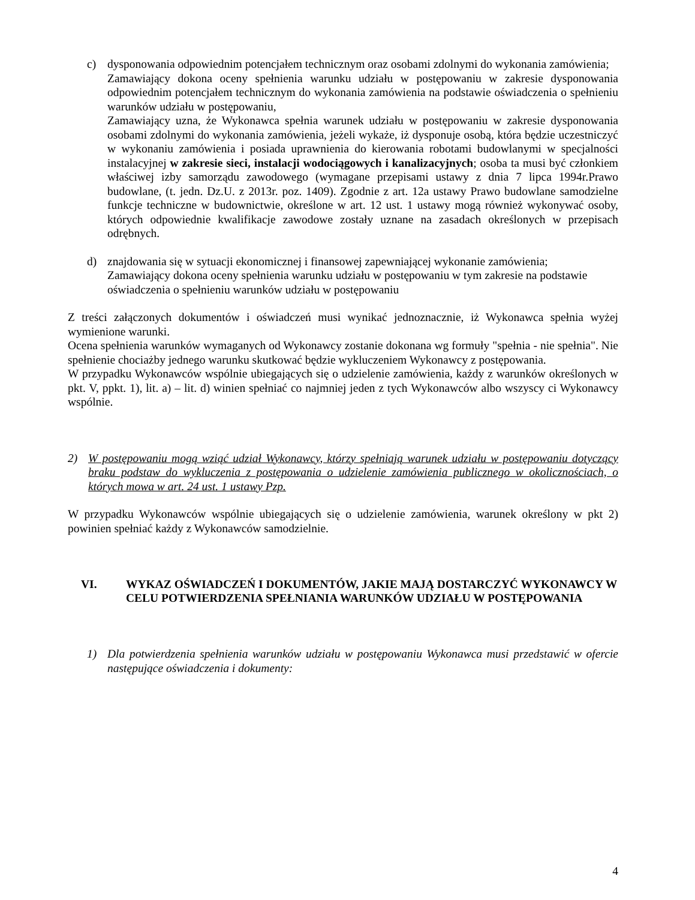c) dysponowania odpowiednim potencjałem technicznym oraz osobami zdolnymi do wykonania zamówienia;
Zamawiający dokona oceny spełnienia warunku udziału w postępowaniu w zakresie dysponowania odpowiednim potencjałem technicznym do wykonania zamówienia na podstawie oświadczenia o spełnieniu warunków udziału w postępowaniu,
Zamawiający uzna, że Wykonawca spełnia warunek udziału w postępowaniu w zakresie dysponowania osobami zdolnymi do wykonania zamówienia, jeżeli wykaże, iż dysponuje osobą, która będzie uczestniczyć w wykonaniu zamówienia i posiada uprawnienia do kierowania robotami budowlanymi w specjalności instalacyjnej w zakresie sieci, instalacji wodociągowych i kanalizacyjnych; osoba ta musi być członkiem właściwej izby samorządu zawodowego (wymagane przepisami ustawy z dnia 7 lipca 1994r.Prawo budowlane, (t. jedn. Dz.U. z 2013r. poz. 1409). Zgodnie z art. 12a ustawy Prawo budowlane samodzielne funkcje techniczne w budownictwie, określone w art. 12 ust. 1 ustawy mogą również wykonywać osoby, których odpowiednie kwalifikacje zawodowe zostały uznane na zasadach określonych w przepisach odrębnych.
d) znajdowania się w sytuacji ekonomicznej i finansowej zapewniającej wykonanie zamówienia;
Zamawiający dokona oceny spełnienia warunku udziału w postępowaniu w tym zakresie na podstawie oświadczenia o spełnieniu warunków udziału w postępowaniu
Z treści załączonych dokumentów i oświadczeń musi wynikać jednoznacznie, iż Wykonawca spełnia wyżej wymienione warunki.
Ocena spełnienia warunków wymaganych od Wykonawcy zostanie dokonana wg formuły "spełnia - nie spełnia". Nie spełnienie chociażby jednego warunku skutkować będzie wykluczeniem Wykonawcy z postępowania.
W przypadku Wykonawców wspólnie ubiegających się o udzielenie zamówienia, każdy z warunków określonych w pkt. V, ppkt. 1), lit. a) – lit. d) winien spełniać co najmniej jeden z tych Wykonawców albo wszyscy ci Wykonawcy wspólnie.
2) W postępowaniu mogą wziąć udział Wykonawcy, którzy spełniają warunek udziału w postępowaniu dotyczący braku podstaw do wykluczenia z postępowania o udzielenie zamówienia publicznego w okolicznościach, o których mowa w art. 24 ust. 1 ustawy Pzp.
W przypadku Wykonawców wspólnie ubiegających się o udzielenie zamówienia, warunek określony w pkt 2) powinien spełniać każdy z Wykonawców samodzielnie.
VI. WYKAZ OŚWIADCZEŃ I DOKUMENTÓW, JAKIE MAJĄ DOSTARCZYĆ WYKONAWCY W CELU POTWIERDZENIA SPEŁNIANIA WARUNKÓW UDZIAŁU W POSTĘPOWANIA
1) Dla potwierdzenia spełnienia warunków udziału w postępowaniu Wykonawca musi przedstawić w ofercie następujące oświadczenia i dokumenty:
4